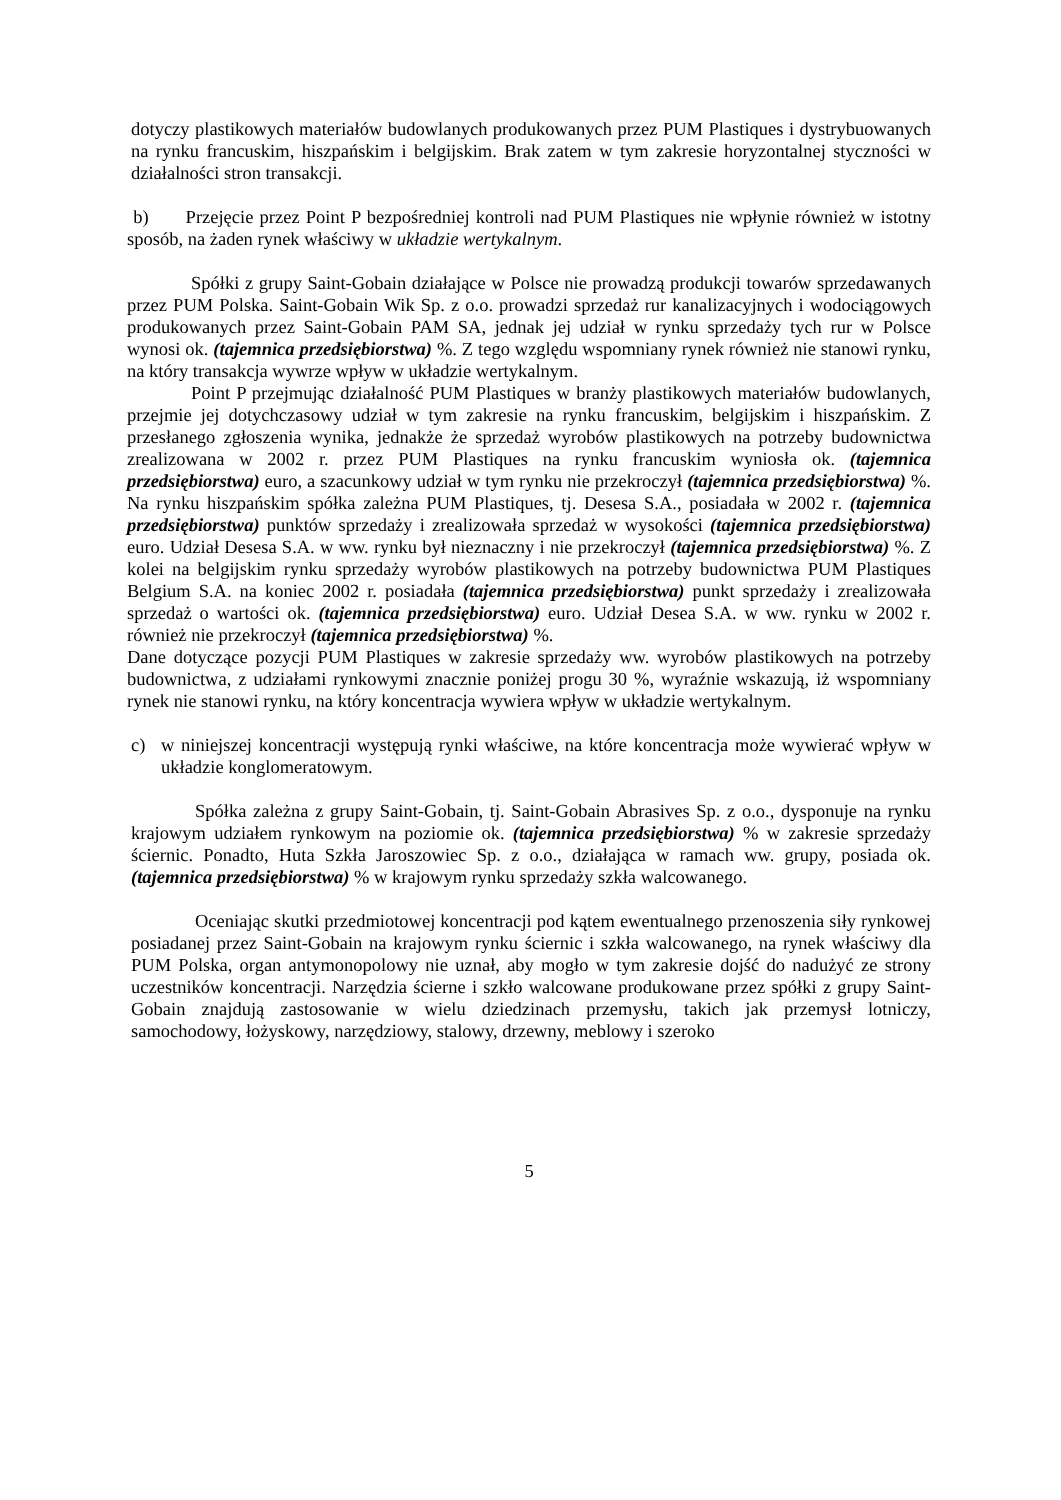dotyczy plastikowych materiałów budowlanych produkowanych przez PUM Plastiques i dystrybuowanych na rynku francuskim, hiszpańskim i belgijskim. Brak zatem w tym zakresie horyzontalnej styczności w działalności stron transakcji.
b) Przejęcie przez Point P bezpośredniej kontroli nad PUM Plastiques nie wpłynie również w istotny sposób, na żaden rynek właściwy w układzie wertykalnym.
Spółki z grupy Saint-Gobain działające w Polsce nie prowadzą produkcji towarów sprzedawanych przez PUM Polska. Saint-Gobain Wik Sp. z o.o. prowadzi sprzedaż rur kanalizacyjnych i wodociągowych produkowanych przez Saint-Gobain PAM SA, jednak jej udział w rynku sprzedaży tych rur w Polsce wynosi ok. (tajemnica przedsiębiorstwa) %. Z tego względu wspomniany rynek również nie stanowi rynku, na który transakcja wywrze wpływ w układzie wertykalnym.
Point P przejmując działalność PUM Plastiques w branży plastikowych materiałów budowlanych, przejmie jej dotychczasowy udział w tym zakresie na rynku francuskim, belgijskim i hiszpańskim. Z przesłanego zgłoszenia wynika, jednakże że sprzedaż wyrobów plastikowych na potrzeby budownictwa zrealizowana w 2002 r. przez PUM Plastiques na rynku francuskim wyniosła ok. (tajemnica przedsiębiorstwa) euro, a szacunkowy udział w tym rynku nie przekroczył (tajemnica przedsiębiorstwa) %. Na rynku hiszpańskim spółka zależna PUM Plastiques, tj. Desesa S.A., posiadała w 2002 r. (tajemnica przedsiębiorstwa) punktów sprzedaży i zrealizowała sprzedaż w wysokości (tajemnica przedsiębiorstwa) euro. Udział Desesa S.A. w ww. rynku był nieznaczny i nie przekroczył (tajemnica przedsiębiorstwa) %. Z kolei na belgijskim rynku sprzedaży wyrobów plastikowych na potrzeby budownictwa PUM Plastiques Belgium S.A. na koniec 2002 r. posiadała (tajemnica przedsiębiorstwa) punkt sprzedaży i zrealizowała sprzedaż o wartości ok. (tajemnica przedsiębiorstwa) euro. Udział Desea S.A. w ww. rynku w 2002 r. również nie przekroczył (tajemnica przedsiębiorstwa) %.
Dane dotyczące pozycji PUM Plastiques w zakresie sprzedaży ww. wyrobów plastikowych na potrzeby budownictwa, z udziałami rynkowymi znacznie poniżej progu 30 %, wyraźnie wskazują, iż wspomniany rynek nie stanowi rynku, na który koncentracja wywiera wpływ w układzie wertykalnym.
c) w niniejszej koncentracji występują rynki właściwe, na które koncentracja może wywierać wpływ w układzie konglomeratowym.
Spółka zależna z grupy Saint-Gobain, tj. Saint-Gobain Abrasives Sp. z o.o., dysponuje na rynku krajowym udziałem rynkowym na poziomie ok. (tajemnica przedsiębiorstwa) % w zakresie sprzedaży ściernic. Ponadto, Huta Szkła Jaroszowiec Sp. z o.o., działająca w ramach ww. grupy, posiada ok. (tajemnica przedsiębiorstwa) % w krajowym rynku sprzedaży szkła walcowanego.
Oceniając skutki przedmiotowej koncentracji pod kątem ewentualnego przenoszenia siły rynkowej posiadanej przez Saint-Gobain na krajowym rynku ściernic i szkła walcowanego, na rynek właściwy dla PUM Polska, organ antymonopolowy nie uznał, aby mogło w tym zakresie dojść do nadużyć ze strony uczestników koncentracji. Narzędzia ścierne i szkło walcowane produkowane przez spółki z grupy Saint-Gobain znajdują zastosowanie w wielu dziedzinach przemysłu, takich jak przemysł lotniczy, samochodowy, łożyskowy, narzędziowy, stalowy, drzewny, meblowy i szeroko
5